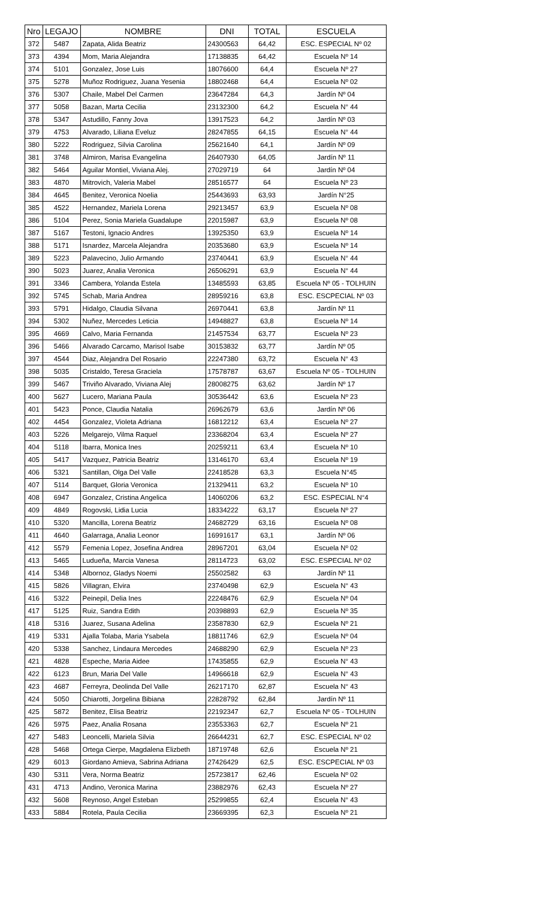| Nro | LEGAJO | NOMBRE | DNI | TOTAL | ESCUELA |
| --- | --- | --- | --- | --- | --- |
| 372 | 5487 | Zapata, Alida Beatriz | 24300563 | 64,42 | ESC. ESPECIAL Nº 02 |
| 373 | 4394 | Mom, Maria Alejandra | 17138835 | 64,42 | Escuela Nº 14 |
| 374 | 5101 | Gonzalez, Jose Luis | 18076600 | 64,4 | Escuela Nº 27 |
| 375 | 5278 | Muñoz Rodriguez, Juana Yesenia | 18802468 | 64,4 | Escuela Nº 02 |
| 376 | 5307 | Chaile, Mabel Del Carmen | 23647284 | 64,3 | Jardín Nº 04 |
| 377 | 5058 | Bazan, Marta Cecilia | 23132300 | 64,2 | Escuela N° 44 |
| 378 | 5347 | Astudillo, Fanny Jova | 13917523 | 64,2 | Jardín Nº 03 |
| 379 | 4753 | Alvarado, Liliana Eveluz | 28247855 | 64,15 | Escuela N° 44 |
| 380 | 5222 | Rodriguez, Silvia Carolina | 25621640 | 64,1 | Jardín Nº 09 |
| 381 | 3748 | Almiron, Marisa Evangelina | 26407930 | 64,05 | Jardín Nº 11 |
| 382 | 5464 | Aguilar Montiel, Viviana Alej. | 27029719 | 64 | Jardín Nº 04 |
| 383 | 4870 | Mitrovich, Valeria Mabel | 28516577 | 64 | Escuela Nº 23 |
| 384 | 4645 | Benitez, Veronica Noelia | 25443693 | 63,93 | Jardín N°25 |
| 385 | 4522 | Hernandez, Mariela Lorena | 29213457 | 63,9 | Escuela Nº 08 |
| 386 | 5104 | Perez, Sonia Mariela Guadalupe | 22015987 | 63,9 | Escuela Nº 08 |
| 387 | 5167 | Testoni, Ignacio Andres | 13925350 | 63,9 | Escuela Nº 14 |
| 388 | 5171 | Isnardez, Marcela Alejandra | 20353680 | 63,9 | Escuela Nº 14 |
| 389 | 5223 | Palavecino, Julio Armando | 23740441 | 63,9 | Escuela N° 44 |
| 390 | 5023 | Juarez, Analia Veronica | 26506291 | 63,9 | Escuela N° 44 |
| 391 | 3346 | Cambera, Yolanda Estela | 13485593 | 63,85 | Escuela Nº 05 - TOLHUIN |
| 392 | 5745 | Schab, Maria Andrea | 28959216 | 63,8 | ESC. ESCPECIAL Nº 03 |
| 393 | 5791 | Hidalgo, Claudia Silvana | 26970441 | 63,8 | Jardín Nº 11 |
| 394 | 5302 | Nuñez, Mercedes Leticia | 14948827 | 63,8 | Escuela Nº 14 |
| 395 | 4669 | Calvo, Maria Fernanda | 21457534 | 63,77 | Escuela Nº 23 |
| 396 | 5466 | Alvarado Carcamo, Marisol Isabe | 30153832 | 63,77 | Jardín Nº 05 |
| 397 | 4544 | Diaz, Alejandra Del Rosario | 22247380 | 63,72 | Escuela N° 43 |
| 398 | 5035 | Cristaldo, Teresa Graciela | 17578787 | 63,67 | Escuela Nº 05 - TOLHUIN |
| 399 | 5467 | Triviño Alvarado, Viviana Alej | 28008275 | 63,62 | Jardín Nº 17 |
| 400 | 5627 | Lucero, Mariana Paula | 30536442 | 63,6 | Escuela Nº 23 |
| 401 | 5423 | Ponce, Claudia Natalia | 26962679 | 63,6 | Jardín Nº 06 |
| 402 | 4454 | Gonzalez, Violeta Adriana | 16812212 | 63,4 | Escuela Nº 27 |
| 403 | 5226 | Melgarejo, Vilma Raquel | 23368204 | 63,4 | Escuela Nº 27 |
| 404 | 5118 | Ibarra, Monica Ines | 20259211 | 63,4 | Escuela Nº 10 |
| 405 | 5417 | Vazquez, Patricia Beatriz | 13146170 | 63,4 | Escuela Nº 19 |
| 406 | 5321 | Santillan, Olga Del Valle | 22418528 | 63,3 | Escuela N°45 |
| 407 | 5114 | Barquet, Gloria Veronica | 21329411 | 63,2 | Escuela Nº 10 |
| 408 | 6947 | Gonzalez, Cristina Angelica | 14060206 | 63,2 | ESC. ESPECIAL N°4 |
| 409 | 4849 | Rogovski, Lidia Lucia | 18334222 | 63,17 | Escuela Nº 27 |
| 410 | 5320 | Mancilla, Lorena Beatriz | 24682729 | 63,16 | Escuela Nº 08 |
| 411 | 4640 | Galarraga, Analia Leonor | 16991617 | 63,1 | Jardín Nº 06 |
| 412 | 5579 | Femenia Lopez, Josefina Andrea | 28967201 | 63,04 | Escuela Nº 02 |
| 413 | 5465 | Ludueña, Marcia Vanesa | 28114723 | 63,02 | ESC. ESPECIAL Nº 02 |
| 414 | 5348 | Albornoz, Gladys Noemi | 25502582 | 63 | Jardín Nº 11 |
| 415 | 5826 | Villagran, Elvira | 23740498 | 62,9 | Escuela N° 43 |
| 416 | 5322 | Peinepil, Delia Ines | 22248476 | 62,9 | Escuela Nº 04 |
| 417 | 5125 | Ruiz, Sandra Edith | 20398893 | 62,9 | Escuela Nº 35 |
| 418 | 5316 | Juarez, Susana Adelina | 23587830 | 62,9 | Escuela Nº 21 |
| 419 | 5331 | Ajalla Tolaba, Maria Ysabela | 18811746 | 62,9 | Escuela Nº 04 |
| 420 | 5338 | Sanchez, Lindaura Mercedes | 24688290 | 62,9 | Escuela Nº 23 |
| 421 | 4828 | Espeche, Maria Aidee | 17435855 | 62,9 | Escuela N° 43 |
| 422 | 6123 | Brun, Maria Del Valle | 14966618 | 62,9 | Escuela N° 43 |
| 423 | 4687 | Ferreyra, Deolinda Del Valle | 26217170 | 62,87 | Escuela N° 43 |
| 424 | 5050 | Chiarotti, Jorgelina Bibiana | 22828792 | 62,84 | Jardín Nº 11 |
| 425 | 5872 | Benitez, Elisa Beatriz | 22192347 | 62,7 | Escuela Nº 05 - TOLHUIN |
| 426 | 5975 | Paez, Analia Rosana | 23553363 | 62,7 | Escuela Nº 21 |
| 427 | 5483 | Leoncelli, Mariela Silvia | 26644231 | 62,7 | ESC. ESPECIAL Nº 02 |
| 428 | 5468 | Ortega Cierpe, Magdalena Elizbeth | 18719748 | 62,6 | Escuela Nº 21 |
| 429 | 6013 | Giordano Amieva, Sabrina Adriana | 27426429 | 62,5 | ESC. ESCPECIAL Nº 03 |
| 430 | 5311 | Vera, Norma Beatriz | 25723817 | 62,46 | Escuela Nº 02 |
| 431 | 4713 | Andino, Veronica Marina | 23882976 | 62,43 | Escuela Nº 27 |
| 432 | 5608 | Reynoso, Angel Esteban | 25299855 | 62,4 | Escuela N° 43 |
| 433 | 5884 | Rotela, Paula Cecilia | 23669395 | 62,3 | Escuela Nº 21 |